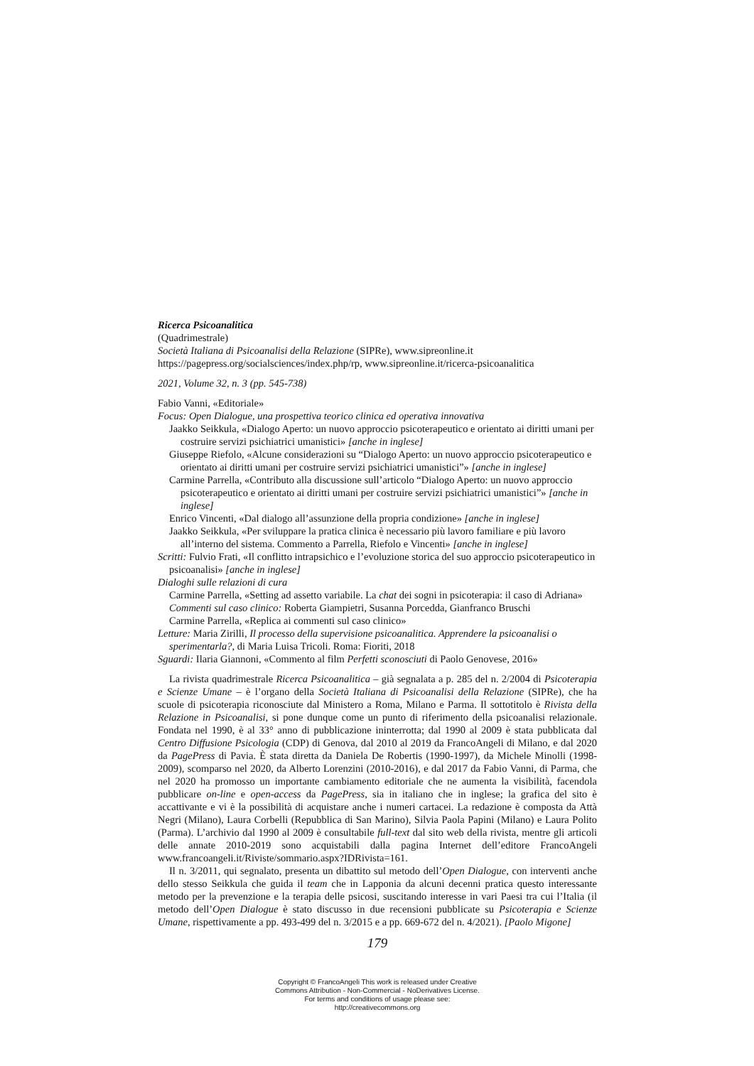Ricerca Psicoanalitica
(Quadrimestrale)
Società Italiana di Psicoanalisi della Relazione (SIPRe), www.sipreonline.it
https://pagepress.org/socialsciences/index.php/rp, www.sipreonline.it/ricerca-psicoanalitica
2021, Volume 32, n. 3 (pp. 545-738)
Fabio Vanni, «Editoriale»
Focus: Open Dialogue, una prospettiva teorico clinica ed operativa innovativa
Jaakko Seikkula, «Dialogo Aperto: un nuovo approccio psicoterapeutico e orientato ai diritti umani per costruire servizi psichiatrici umanistici» [anche in inglese]
Giuseppe Riefolo, «Alcune considerazioni su “Dialogo Aperto: un nuovo approccio psicoterapeutico e orientato ai diritti umani per costruire servizi psichiatrici umanistici”» [anche in inglese]
Carmine Parrella, «Contributo alla discussione sull’articolo “Dialogo Aperto: un nuovo approccio psicoterapeutico e orientato ai diritti umani per costruire servizi psichiatrici umanistici”» [anche in inglese]
Enrico Vincenti, «Dal dialogo all’assunzione della propria condizione» [anche in inglese]
Jaakko Seikkula, «Per sviluppare la pratica clinica è necessario più lavoro familiare e più lavoro all’interno del sistema. Commento a Parrella, Riefolo e Vincenti» [anche in inglese]
Scritti: Fulvio Frati, «Il conflitto intrapsichico e l’evoluzione storica del suo approccio psicoterapeutico in psicoanalisi» [anche in inglese]
Dialoghi sulle relazioni di cura
Carmine Parrella, «Setting ad assetto variabile. La chat dei sogni in psicoterapia: il caso di Adriana»
Commenti sul caso clinico: Roberta Giampietri, Susanna Porcedda, Gianfranco Bruschi
Carmine Parrella, «Replica ai commenti sul caso clinico»
Letture: Maria Zirilli, Il processo della supervisione psicoanalitica. Apprendere la psicoanalisi o sperimentarla?, di Maria Luisa Tricoli. Roma: Fioriti, 2018
Sguardi: Ilaria Giannoni, «Commento al film Perfetti sconosciuti di Paolo Genovese, 2016»
La rivista quadrimestrale Ricerca Psicoanalitica – già segnalata a p. 285 del n. 2/2004 di Psicoterapia e Scienze Umane – è l’organo della Società Italiana di Psicoanalisi della Relazione (SIPRe), che ha scuole di psicoterapia riconosciute dal Ministero a Roma, Milano e Parma. Il sottotitolo è Rivista della Relazione in Psicoanalisi, si pone dunque come un punto di riferimento della psicoanalisi relazionale. Fondata nel 1990, è al 33° anno di pubblicazione ininterrotta; dal 1990 al 2009 è stata pubblicata dal Centro Diffusione Psicologia (CDP) di Genova, dal 2010 al 2019 da FrancoAngeli di Milano, e dal 2020 da PagePress di Pavia. È stata diretta da Daniela De Robertis (1990-1997), da Michele Minolli (1998-2009), scomparso nel 2020, da Alberto Lorenzini (2010-2016), e dal 2017 da Fabio Vanni, di Parma, che nel 2020 ha promosso un importante cambiamento editoriale che ne aumenta la visibilità, facendola pubblicare on-line e open-access da PagePress, sia in italiano che in inglese; la grafica del sito è accattivante e vi è la possibilità di acquistare anche i numeri cartacei. La redazione è composta da Attà Negri (Milano), Laura Corbelli (Repubblica di San Marino), Silvia Paola Papini (Milano) e Laura Polito (Parma). L’archivio dal 1990 al 2009 è consultabile full-text dal sito web della rivista, mentre gli articoli delle annate 2010-2019 sono acquistabili dalla pagina Internet dell’editore FrancoAngeli www.francoangeli.it/Riviste/sommario.aspx?IDRivista=161.
Il n. 3/2011, qui segnalato, presenta un dibattito sul metodo dell’Open Dialogue, con interventi anche dello stesso Seikkula che guida il team che in Lapponia da alcuni decenni pratica questo interessante metodo per la prevenzione e la terapia delle psicosi, suscitando interesse in vari Paesi tra cui l’Italia (il metodo dell’Open Dialogue è stato discusso in due recensioni pubblicate su Psicoterapia e Scienze Umane, rispettivamente a pp. 493-499 del n. 3/2015 e a pp. 669-672 del n. 4/2021). [Paolo Migone]
179
Copyright © FrancoAngeli This work is released under Creative
Commons Attribution - Non-Commercial - NoDerivatives License.
For terms and conditions of usage please see:
http://creativecommons.org